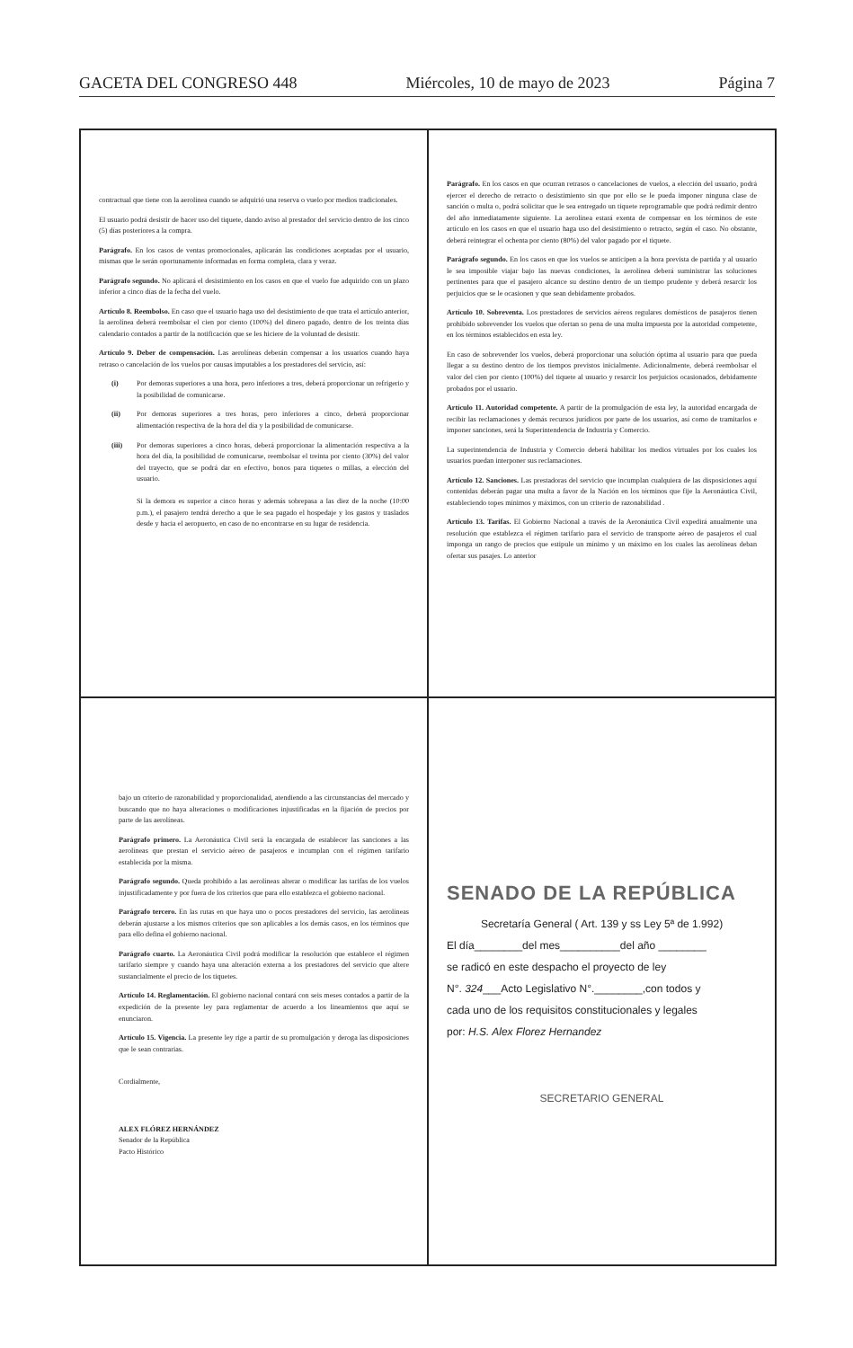GACETA DEL CONGRESO 448 Miércoles, 10 de mayo de 2023 Página 7
contractual que tiene con la aerolínea cuando se adquirió una reserva o vuelo por medios tradicionales.
El usuario podrá desistir de hacer uso del tiquete, dando aviso al prestador del servicio dentro de los cinco (5) días posteriores a la compra.
Parágrafo. En los casos de ventas promocionales, aplicarán las condiciones aceptadas por el usuario, mismas que le serán oportunamente informadas en forma completa, clara y veraz.
Parágrafo segundo. No aplicará el desistimiento en los casos en que el vuelo fue adquirido con un plazo inferior a cinco días de la fecha del vuelo.
Artículo 8. Reembolso. En caso que el usuario haga uso del desistimiento de que trata el artículo anterior, la aerolínea deberá reembolsar el cien por ciento (100%) del dinero pagado, dentro de los treinta días calendario contados a partir de la notificación que se les hiciere de la voluntad de desistir.
Artículo 9. Deber de compensación. Las aerolíneas deberán compensar a los usuarios cuando haya retraso o cancelación de los vuelos por causas imputables a los prestadores del servicio, así:
(i) Por demoras superiores a una hora, pero inferiores a tres, deberá proporcionar un refrigerio y la posibilidad de comunicarse.
(ii) Por demoras superiores a tres horas, pero inferiores a cinco, deberá proporcionar alimentación respectiva de la hora del día y la posibilidad de comunicarse.
(iii) Por demoras superiores a cinco horas, deberá proporcionar la alimentación respectiva a la hora del día, la posibilidad de comunicarse, reembolsar el treinta por ciento (30%) del valor del trayecto, que se podrá dar en efectivo, bonos para tiquetes o millas, a elección del usuario.
Si la demora es superior a cinco horas y además sobrepasa a las diez de la noche (10:00 p.m.), el pasajero tendrá derecho a que le sea pagado el hospedaje y los gastos y traslados desde y hacia el aeropuerto, en caso de no encontrarse en su lugar de residencia.
Parágrafo. En los casos en que ocurran retrasos o cancelaciones de vuelos, a elección del usuario, podrá ejercer el derecho de retracto o desistimiento sin que por ello se le pueda imponer ninguna clase de sanción o multa o, podrá solicitar que le sea entregado un tiquete reprogramable que podrá redimir dentro del año inmediatamente siguiente. La aerolínea estará exenta de compensar en los términos de este artículo en los casos en que el usuario haga uso del desistimiento o retracto, según el caso. No obstante, deberá reintegrar el ochenta por ciento (80%) del valor pagado por el tiquete.
Parágrafo segundo. En los casos en que los vuelos se anticipen a la hora prevista de partida y al usuario le sea imposible viajar bajo las nuevas condiciones, la aerolínea deberá suministrar las soluciones pertinentes para que el pasajero alcance su destino dentro de un tiempo prudente y deberá resarcir los perjuicios que se le ocasionen y que sean debidamente probados.
Artículo 10. Sobreventa. Los prestadores de servicios aéreos regulares domésticos de pasajeros tienen prohibido sobrevender los vuelos que ofertan so pena de una multa impuesta por la autoridad competente, en los términos establecidos en esta ley.
En caso de sobrevender los vuelos, deberá proporcionar una solución óptima al usuario para que pueda llegar a su destino dentro de los tiempos previstos inicialmente. Adicionalmente, deberá reembolsar el valor del cien por ciento (100%) del tiquete al usuario y resarcir los perjuicios ocasionados, debidamente probados por el usuario.
Artículo 11. Autoridad competente. A partir de la promulgación de esta ley, la autoridad encargada de recibir las reclamaciones y demás recursos jurídicos por parte de los usuarios, así como de tramitarlos e imponer sanciones, será la Superintendencia de Industria y Comercio.
La superintendencia de Industria y Comercio deberá habilitar los medios virtuales por los cuales los usuarios puedan interponer sus reclamaciones.
Artículo 12. Sanciones. Las prestadoras del servicio que incumplan cualquiera de las disposiciones aquí contenidas deberán pagar una multa a favor de la Nación en los términos que fije la Aeronáutica Civil, estableciendo topes mínimos y máximos, con un criterio de razonabilidad .
Artículo 13. Tarifas. El Gobierno Nacional a través de la Aeronáutica Civil expedirá anualmente una resolución que establezca el régimen tarifario para el servicio de transporte aéreo de pasajeros el cual imponga un rango de precios que estipule un mínimo y un máximo en los cuales las aerolíneas deban ofertar sus pasajes. Lo anterior
bajo un criterio de razonabilidad y proporcionalidad, atendiendo a las circunstancias del mercado y buscando que no haya alteraciones o modificaciones injustificadas en la fijación de precios por parte de las aerolíneas.
Parágrafo primero. La Aeronáutica Civil será la encargada de establecer las sanciones a las aerolíneas que prestan el servicio aéreo de pasajeros e incumplan con el régimen tarifario establecida por la misma.
Parágrafo segundo. Queda prohibido a las aerolíneas alterar o modificar las tarifas de los vuelos injustificadamente y por fuera de los criterios que para ello establezca el gobierno nacional.
Parágrafo tercero. En las rutas en que haya uno o pocos prestadores del servicio, las aerolíneas deberán ajustarse a los mismos criterios que son aplicables a los demás casos, en los términos que para ello defina el gobierno nacional.
Parágrafo cuarto. La Aeronáutica Civil podrá modificar la resolución que establece el régimen tarifario siempre y cuando haya una alteración externa a los prestadores del servicio que altere sustancialmente el precio de los tiquetes.
Artículo 14. Reglamentación. El gobierno nacional contará con seis meses contados a partir de la expedición de la presente ley para reglamentar de acuerdo a los lineamientos que aquí se enunciaron.
Artículo 15. Vigencia. La presente ley rige a partir de su promulgación y deroga las disposiciones que le sean contrarias.
Cordialmente,
ALEX FLÓREZ HERNÁNDEZ
Senador de la República
Pacto Histórico
SENADO DE LA REPÚBLICA
Secretaría General ( Art. 139 y ss Ley 5ª de 1.992)
El día________del mes__________del año ________
se radicó en este despacho el proyecto de ley
N°. 324___Acto Legislativo N°.________,con todos y
cada uno de los requisitos constitucionales y legales
por: H.S. Alex Florez Hernandez
SECRETARIO GENERAL